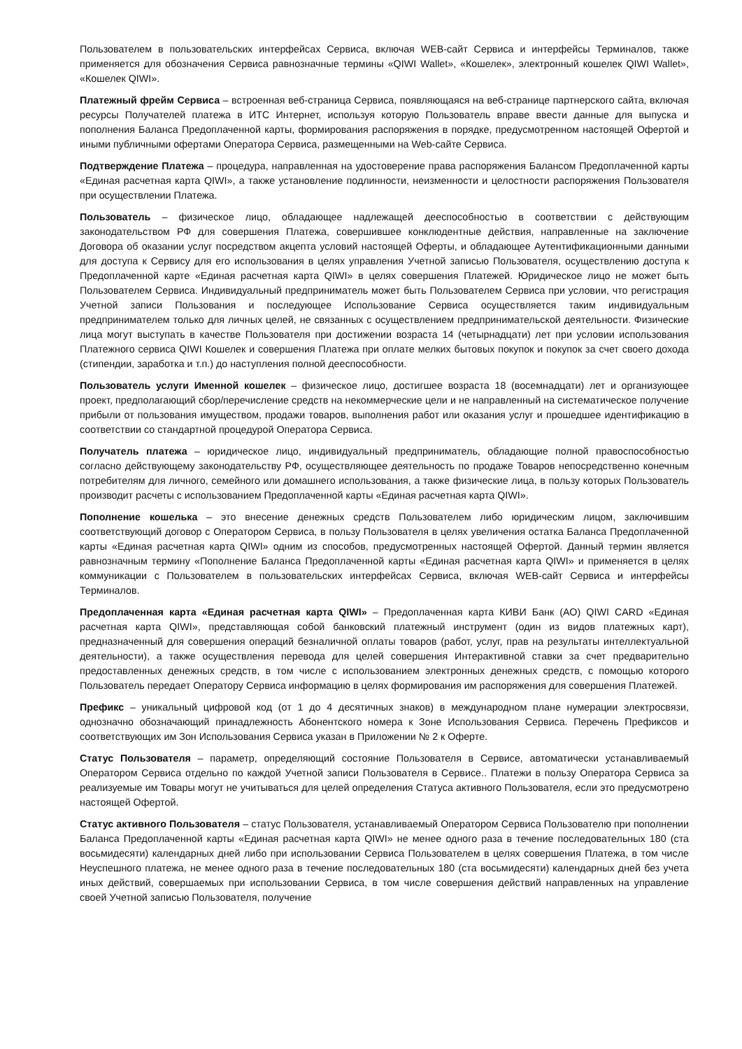Пользователем в пользовательских интерфейсах Сервиса, включая WEB-сайт Сервиса и интерфейсы Терминалов, также применяется для обозначения Сервиса равнозначные термины «QIWI Wallet», «Кошелек», электронный кошелек QIWI Wallet», «Кошелек QIWI».
Платежный фрейм Сервиса – встроенная веб-страница Сервиса, появляющаяся на веб-странице партнерского сайта, включая ресурсы Получателей платежа в ИТС Интернет, используя которую Пользователь вправе ввести данные для выпуска и пополнения Баланса Предоплаченной карты, формирования распоряжения в порядке, предусмотренном настоящей Офертой и иными публичными офертами Оператора Сервиса, размещенными на Web-сайте Сервиса.
Подтверждение Платежа – процедура, направленная на удостоверение права распоряжения Балансом Предоплаченной карты «Единая расчетная карта QIWI», а также установление подлинности, неизменности и целостности распоряжения Пользователя при осуществлении Платежа.
Пользователь – физическое лицо, обладающее надлежащей дееспособностью в соответствии с действующим законодательством РФ для совершения Платежа, совершившее конклюдентные действия, направленные на заключение Договора об оказании услуг посредством акцепта условий настоящей Оферты, и обладающее Аутентификационными данными для доступа к Сервису для его использования в целях управления Учетной записью Пользователя, осуществлению доступа к Предоплаченной карте «Единая расчетная карта QIWI» в целях совершения Платежей. Юридическое лицо не может быть Пользователем Сервиса. Индивидуальный предприниматель может быть Пользователем Сервиса при условии, что регистрация Учетной записи Пользования и последующее Использование Сервиса осуществляется таким индивидуальным предпринимателем только для личных целей, не связанных с осуществлением предпринимательской деятельности. Физические лица могут выступать в качестве Пользователя при достижении возраста 14 (четырнадцати) лет при условии использования Платежного сервиса QIWI Кошелек и совершения Платежа при оплате мелких бытовых покупок и покупок за счет своего дохода (стипендии, заработка и т.п.) до наступления полной дееспособности.
Пользователь услуги Именной кошелек – физическое лицо, достигшее возраста 18 (восемнадцати) лет и организующее проект, предполагающий сбор/перечисление средств на некоммерческие цели и не направленный на систематическое получение прибыли от пользования имуществом, продажи товаров, выполнения работ или оказания услуг и прошедшее идентификацию в соответствии со стандартной процедурой Оператора Сервиса.
Получатель платежа – юридическое лицо, индивидуальный предприниматель, обладающие полной правоспособностью согласно действующему законодательству РФ, осуществляющее деятельность по продаже Товаров непосредственно конечным потребителям для личного, семейного или домашнего использования, а также физические лица, в пользу которых Пользователь производит расчеты с использованием Предоплаченной карты «Единая расчетная карта QIWI».
Пополнение кошелька – это внесение денежных средств Пользователем либо юридическим лицом, заключившим соответствующий договор с Оператором Сервиса, в пользу Пользователя в целях увеличения остатка Баланса Предоплаченной карты «Единая расчетная карта QIWI» одним из способов, предусмотренных настоящей Офертой. Данный термин является равнозначным термину «Пополнение Баланса Предоплаченной карты «Единая расчетная карта QIWI» и применяется в целях коммуникации с Пользователем в пользовательских интерфейсах Сервиса, включая WEB-сайт Сервиса и интерфейсы Терминалов.
Предоплаченная карта «Единая расчетная карта QIWI» – Предоплаченная карта КИВИ Банк (АО) QIWI CARD «Единая расчетная карта QIWI», представляющая собой банковский платежный инструмент (один из видов платежных карт), предназначенный для совершения операций безналичной оплаты товаров (работ, услуг, прав на результаты интеллектуальной деятельности), а также осуществления перевода для целей совершения Интерактивной ставки за счет предварительно предоставленных денежных средств, в том числе с использованием электронных денежных средств, с помощью которого Пользователь передает Оператору Сервиса информацию в целях формирования им распоряжения для совершения Платежей.
Префикс – уникальный цифровой код (от 1 до 4 десятичных знаков) в международном плане нумерации электросвязи, однозначно обозначающий принадлежность Абонентского номера к Зоне Использования Сервиса. Перечень Префиксов и соответствующих им Зон Использования Сервиса указан в Приложении № 2 к Оферте.
Статус Пользователя – параметр, определяющий состояние Пользователя в Сервисе, автоматически устанавливаемый Оператором Сервиса отдельно по каждой Учетной записи Пользователя в Сервисе.. Платежи в пользу Оператора Сервиса за реализуемые им Товары могут не учитываться для целей определения Статуса активного Пользователя, если это предусмотрено настоящей Офертой.
Статус активного Пользователя – статус Пользователя, устанавливаемый Оператором Сервиса Пользователю при пополнении Баланса Предоплаченной карты «Единая расчетная карта QIWI» не менее одного раза в течение последовательных 180 (ста восьмидесяти) календарных дней либо при использовании Сервиса Пользователем в целях совершения Платежа, в том числе Неуспешного платежа, не менее одного раза в течение последовательных 180 (ста восьмидесяти) календарных дней без учета иных действий, совершаемых при использовании Сервиса, в том числе совершения действий направленных на управление своей Учетной записью Пользователя, получение